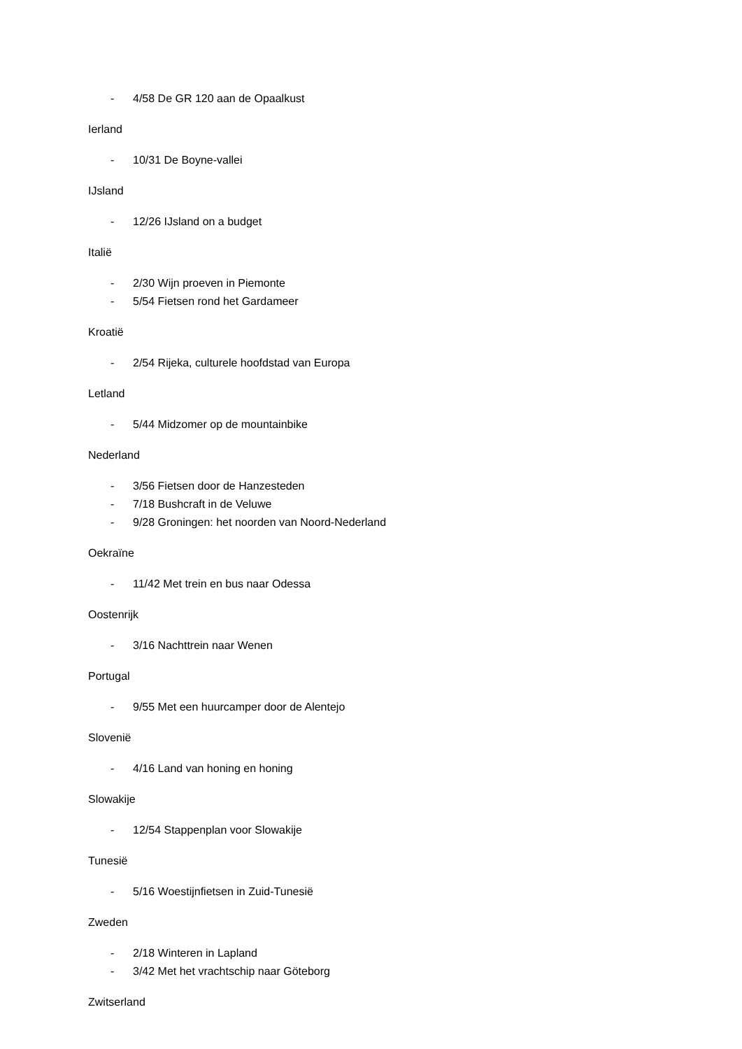- 4/58 De GR 120 aan de Opaalkust
Ierland
- 10/31 De Boyne-vallei
IJsland
- 12/26 IJsland on a budget
Italië
- 2/30 Wijn proeven in Piemonte
- 5/54 Fietsen rond het Gardameer
Kroatië
- 2/54 Rijeka, culturele hoofdstad van Europa
Letland
- 5/44 Midzomer op de mountainbike
Nederland
- 3/56 Fietsen door de Hanzesteden
- 7/18 Bushcraft in de Veluwe
- 9/28 Groningen: het noorden van Noord-Nederland
Oekraïne
- 11/42 Met trein en bus naar Odessa
Oostenrijk
- 3/16 Nachttrein naar Wenen
Portugal
- 9/55 Met een huurcamper door de Alentejo
Slovenië
- 4/16 Land van honing en honing
Slowakije
- 12/54 Stappenplan voor Slowakije
Tunesië
- 5/16 Woestijnfietsen in Zuid-Tunesië
Zweden
- 2/18 Winteren in Lapland
- 3/42 Met het vrachtschip naar Göteborg
Zwitserland